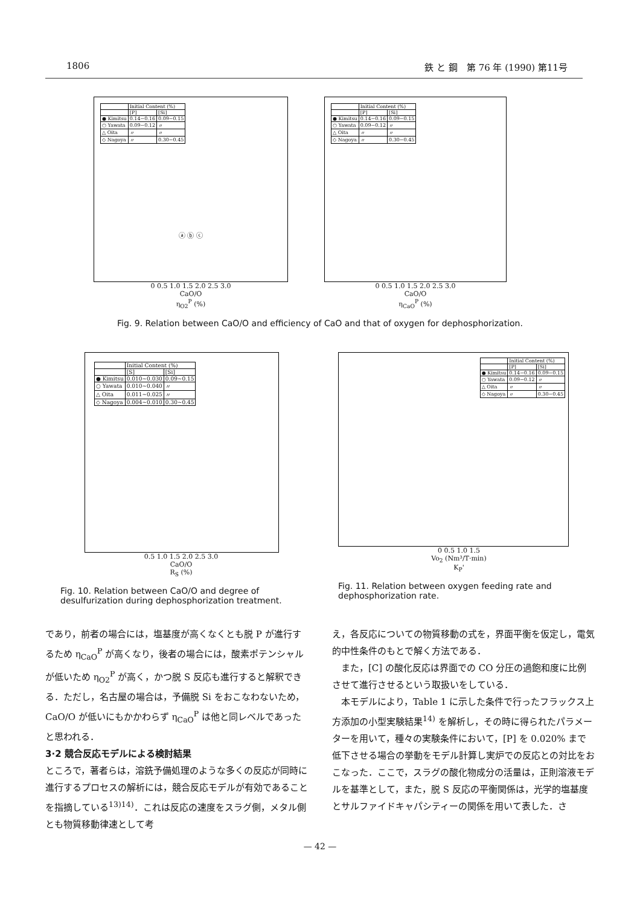1806 鉄 と 鋼　第 76 年 (1990) 第11号
| | Initial Content (%) | |
| | [P] | [Si] |
| ● Kimitsu | 0.14~0.16 | 0.09~0.15 |
| ○ Yawata | 0.09~0.12 | 〃 |
| △ Oita | 〃 | 〃 |
| ◇ Nagoya | 〃 | 0.30~0.45 |
ⓐ ⓑ ⓒ
0 0.5 1.0 1.5 2.0 2.5 3.0
CaO/O
η<sub>O2</sub><sup>P</sup> (%)
| | Initial Content (%) | |
| | [P] | [Si] |
| ● Kimitsu | 0.14~0.16 | 0.09~0.15 |
| ○ Yawata | 0.09~0.12 | 〃 |
| △ Oita | 〃 | 〃 |
| ◇ Nagoya | 〃 | 0.30~0.45 |
0 0.5 1.0 1.5 2.0 2.5 3.0
CaO/O
η<sub>CaO</sub><sup>P</sup> (%)
Fig. 9. Relation between CaO/O and efficiency of CaO and that of oxygen for dephosphorization.
| | Initial Content (%) | |
| | [S] | [Si] |
| ● Kimitsu | 0.010~0.030 | 0.09~0.15 |
| ○ Yawata | 0.010~0.040 | 〃 |
| △ Oita | 0.011~0.025 | 〃 |
| ◇ Nagoya | 0.004~0.010 | 0.30~0.45 |
0.5 1.0 1.5 2.0 2.5 3.0
CaO/O
R<sub>S</sub> (%)
Fig. 10. Relation between CaO/O and degree of desulfurization during dephosphorization treatment.
| | Initial Content (%) | |
| | [P] | [Si] |
| ● Kimitsu | 0.14~0.16 | 0.09~0.15 |
| ○ Yawata | 0.09~0.12 | 〃 |
| △ Oita | 〃 | 〃 |
| ◇ Nagoya | 〃 | 0.30~0.45 |
0 0.5 1.0 1.5
Vo<sub>2</sub> (Nm³/T·min)
K<sub>P</sub>'
Fig. 11. Relation between oxygen feeding rate and dephosphorization rate.
であり，前者の場合には，塩基度が高くなくとも脱 P が進行するため η<sub>CaO</sub><sup>P</sup> が高くなり，後者の場合には，酸素ポテンシャルが低いため η<sub>O2</sub><sup>P</sup> が高く，かつ脱 S 反応も進行すると解釈できる．ただし，名古屋の場合は，予備脱 Si をおこなわないため，CaO/O が低いにもかかわらず η<sub>CaO</sub><sup>P</sup> は他と同レベルであったと思われる．
3·2 競合反応モデルによる検討結果
ところで，著者らは，溶銑予備処理のような多くの反応が同時に進行するプロセスの解析には，競合反応モデルが有効であることを指摘している<sup>13)14)</sup>．これは反応の速度をスラグ側，メタル側とも物質移動律速として考
え，各反応についての物質移動の式を，界面平衡を仮定し，電気的中性条件のもとで解く方法である．
　また，[C] の酸化反応は界面での CO 分圧の過飽和度に比例させて進行させるという取扱いをしている．
　本モデルにより，Table 1 に示した条件で行ったフラックス上方添加の小型実験結果<sup>14)</sup> を解析し，その時に得られたパラメーターを用いて，種々の実験条件において，[P] を 0.020% まで低下させる場合の挙動をモデル計算し実炉での反応との対比をおこなった．ここで，スラグの酸化物成分の活量は，正則溶液モデルを基準として，また，脱 S 反応の平衡関係は，光学的塩基度とサルファイドキャパシティーの関係を用いて表した．さ
— 42 —